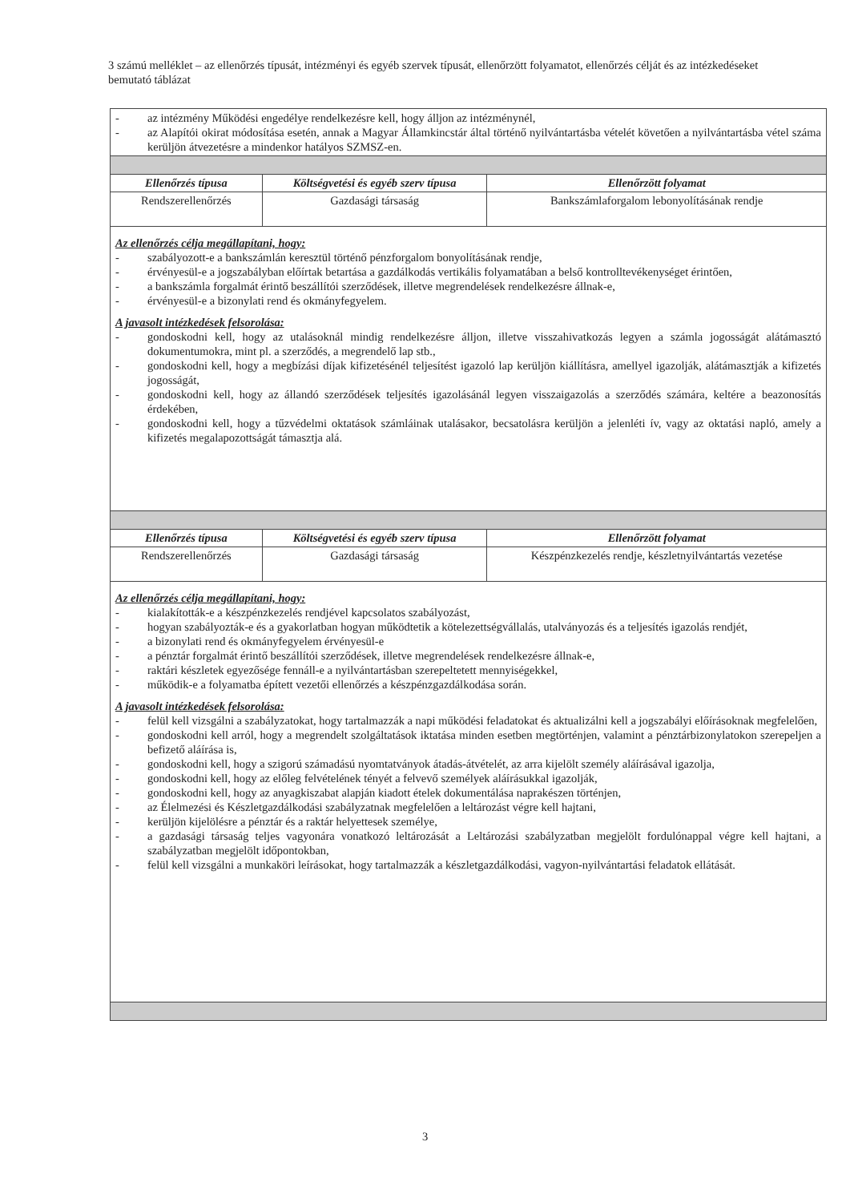3 számú melléklet – az ellenőrzés típusát, intézményi és egyéb szervek típusát, ellenőrzött folyamatot, ellenőrzés célját és az intézkedéseket bemutató táblázat
| - az intézmény Működési engedélye rendelkezésre kell, hogy álljon az intézménynél, - az Alapítói okirat módosítása esetén, annak a Magyar Államkincstár által történő nyilvántartásba vételét követően a nyilvántartásba vétel száma kerüljön átvezetésre a mindenkor hatályos SZMSZ-en. | | |
| Ellenőrzés típusa | Költségvetési és egyéb szerv típusa | Ellenőrzött folyamat |
| Rendszerellenőrzés | Gazdasági társaság | Bankszámlaforgalom lebonyolításának rendje |
| Az ellenőrzés célja megállapítani, hogy: - szabályozott-e a bankszámlán keresztül történő pénzforgalom bonyolításának rendje, - érvényesül-e a jogszabályban előírtak betartása a gazdálkodás vertikális folyamatában a belső kontrolltevékenységet érintően, - a bankszámla forgalmát érintő beszállítói szerződések, illetve megrendelések rendelkezésre állnak-e, - érvényesül-e a bizonylati rend és okmányfegyelem. A javasolt intézkedések felsorolása: - gondoskodni kell, hogy az utalásoknál mindig rendelkezésre álljon, illetve visszahivatkozás legyen a számla jogosságát alátámasztó dokumentumokra, mint pl. a szerződés, a megrendelő lap stb., - gondoskodni kell, hogy a megbízási díjak kifizetésénél teljesítést igazoló lap kerüljön kiállításra, amellyel igazolják, alátámasztják a kifizetés jogosságát, - gondoskodni kell, hogy az állandó szerződések teljesítés igazolásánál legyen visszaigazolás a szerződés számára, keltére a beazonosítás érdekében, - gondoskodni kell, hogy a tűzvédelmi oktatások számláinak utalásakor, becsatolásra kerüljön a jelenléti ív, vagy az oktatási napló, amely a kifizetés megalapozottságát támasztja alá. | | |
| Ellenőrzés típusa | Költségvetési és egyéb szerv típusa | Ellenőrzött folyamat |
| Rendszerellenőrzés | Gazdasági társaság | Készpénzkezelés rendje, készletnyilvántartás vezetése |
| Az ellenőrzés célja megállapítani, hogy: - kialakították-e a készpénzkezelés rendjével kapcsolatos szabályozást, - hogyan szabályozták-e és a gyakorlatban hogyan működtetik a kötelezettségvállalás, utalványozás és a teljesítés igazolás rendjét, - a bizonylati rend és okmányfegyelem érvényesül-e - a pénztár forgalmát érintő beszállítói szerződések, illetve megrendelések rendelkezésre állnak-e, - raktári készletek egyezősége fennáll-e a nyilvántartásban szerepeltetett mennyiségekkel, - működik-e a folyamatba épített vezetői ellenőrzés a készpénzgazdálkodása során. A javasolt intézkedések felsorolása: - felül kell vizsgálni a szabályzatokat, hogy tartalmazzák a napi működési feladatokat és aktualizálni kell a jogszabályi előírásoknak megfelelően, - gondoskodni kell arról, hogy a megrendelt szolgáltatások iktatása minden esetben megtörténjen, valamint a pénztárbizonylatokon szerepeljen a befizető aláírása is, - gondoskodni kell, hogy a szigorú számadású nyomtatványok átadás-átvételét, az arra kijelölt személy aláírásával igazolja, - gondoskodni kell, hogy az előleg felvételének tényét a felvevő személyek aláírásukkal igazolják, - gondoskodni kell, hogy az anyagkiszabat alapján kiadott ételek dokumentálása naprakészen történjen, - az Élelmezési és Készletgazdálkodási szabályzatnak megfelelően a leltározást végre kell hajtani, - kerüljön kijelölésre a pénztár és a raktár helyettesek személye, - a gazdasági társaság teljes vagyonára vonatkozó leltározását a Leltározási szabályzatban megjelölt fordulónappal végre kell hajtani, a szabályzatban megjelölt időpontokban, - felül kell vizsgálni a munkaköri leírásokat, hogy tartalmazzák a készletgazdálkodási, vagyon-nyilvántartási feladatok ellátását. | | |
3